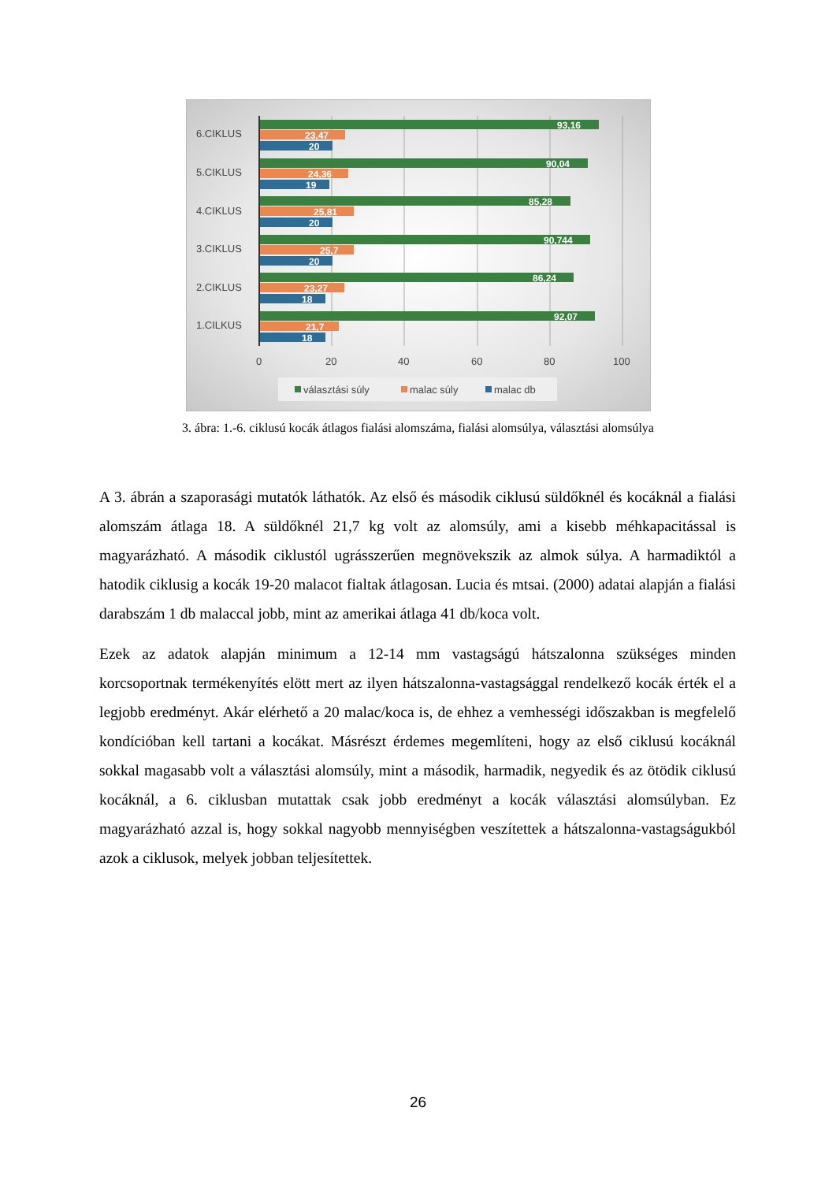6.CIKLUS
5.CIKLUS
4.CIKLUS
3.CIKLUS
2.CIKLUS
1.CILKUS
0
20
40
60
80
100
93,16
23,47
20
90,04
24,36
19
85,28
25,81
20
90,744
25,7
20
86,24
23,27
18
92,07
21,7
18
választási súly
malac súly
malac db
3. ábra: 1.-6. ciklusú kocák átlagos fialási alomszáma, fialási alomsúlya, választási alomsúlya
A 3. ábrán a szaporasági mutatók láthatók. Az első és második ciklusú süldőknél és kocáknál a fialási alomszám átlaga 18. A süldőknél 21,7 kg volt az alomsúly, ami a kisebb méhkapacitással is magyarázható. A második ciklustól ugrásszerűen megnövekszik az almok súlya. A harmadiktól a hatodik ciklusig a kocák 19-20 malacot fialtak átlagosan. Lucia és mtsai. (2000) adatai alapján a fialási darabszám 1 db malaccal jobb, mint az amerikai átlaga 41 db/koca volt.
Ezek az adatok alapján minimum a 12-14 mm vastagságú hátszalonna szükséges minden korcsoportnak termékenyítés elött mert az ilyen hátszalonna-vastagsággal rendelkező kocák érték el a legjobb eredményt. Akár elérhető a 20 malac/koca is, de ehhez a vemhességi időszakban is megfelelő kondícióban kell tartani a kocákat. Másrészt érdemes megemlíteni, hogy az első ciklusú kocáknál sokkal magasabb volt a választási alomsúly, mint a második, harmadik, negyedik és az ötödik ciklusú kocáknál, a 6. ciklusban mutattak csak jobb eredményt a kocák választási alomsúlyban. Ez magyarázható azzal is, hogy sokkal nagyobb mennyiségben veszítettek a hátszalonna-vastagságukból azok a ciklusok, melyek jobban teljesítettek.
26